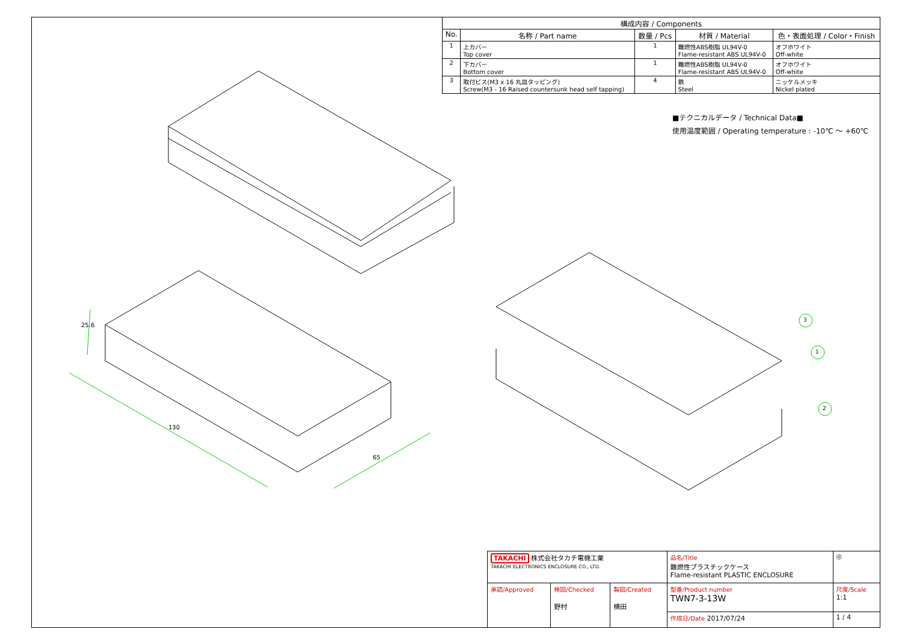| 構成内容 / Components | | | | |
| --- | --- | --- | --- | --- |
| No. | 名称 / Part name | 数量 / Pcs | 材質 / Material | 色・表面処理 / Color・Finish |
| 1 | 上カバー Top cover | 1 | 難燃性ABS樹脂 UL94V-0 Flame-resistant ABS UL94V-0 | オフホワイト Off-white |
| 2 | 下カバー Bottom cover | 1 | 難燃性ABS樹脂 UL94V-0 Flame-resistant ABS UL94V-0 | オフホワイト Off-white |
| 3 | 取付ビス(M3 x 16 丸皿タッピング) Screw(M3 - 16 Raised countersunk head self tapping) | 4 | 鉄 Steel | ニッケルメッキ Nickel plated |
■テクニカルデータ / Technical Data■
使用温度範囲 / Operating temperature : -10℃ ～ +60℃
25.6
130
65
3
1
2
| TAKACHI 株式会社タカチ電機工業 TAKACHI ELECTRONICS ENCLOSURE CO., LTD. | | | 品名/Title 難燃性プラスチックケース Flame-resistant PLASTIC ENCLOSURE | ◎ |
| 承認/Approved | 検図/Checked 野村 | 製図/Created 横田 | 型番/Product number TWN7-3-13W | 尺度/Scale 1:1 |
| | | | 作成日/Date 2017/07/24 | 1 / 4 |